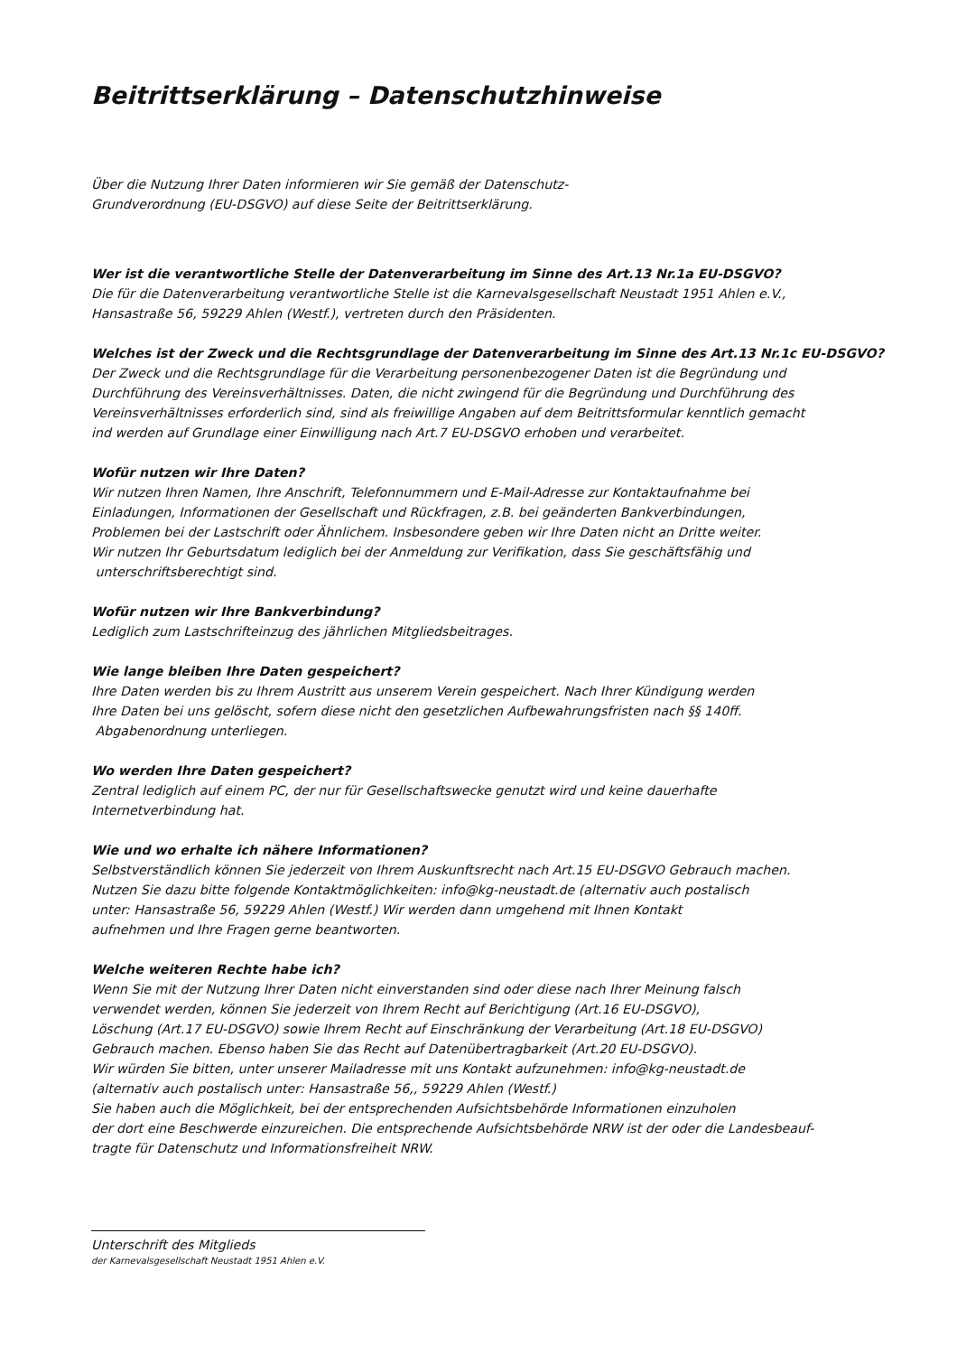Beitrittserklärung – Datenschutzhinweise
Über die Nutzung Ihrer Daten informieren wir Sie gemäß der Datenschutz-
Grundverordnung (EU-DSGVO) auf diese Seite der Beitrittserklärung.
Wer ist die verantwortliche Stelle der Datenverarbeitung im Sinne des Art.13 Nr.1a EU-DSGVO?
Die für die Datenverarbeitung verantwortliche Stelle ist die Karnevalsgesellschaft Neustadt 1951 Ahlen e.V.,
Hansastraße 56, 59229 Ahlen (Westf.), vertreten durch den Präsidenten.
Welches ist der Zweck und die Rechtsgrundlage der Datenverarbeitung im Sinne des Art.13 Nr.1c EU-DSGVO?
Der Zweck und die Rechtsgrundlage für die Verarbeitung personenbezogener Daten ist die Begründung und
Durchführung des Vereinsverhältnisses. Daten, die nicht zwingend für die Begründung und Durchführung des
Vereinsverhältnisses erforderlich sind, sind als freiwillige Angaben auf dem Beitrittsformular kenntlich gemacht
ind werden auf Grundlage einer Einwilligung nach Art.7 EU-DSGVO erhoben und verarbeitet.
Wofür nutzen wir Ihre Daten?
Wir nutzen Ihren Namen, Ihre Anschrift, Telefonnummern und E-Mail-Adresse zur Kontaktaufnahme bei
Einladungen, Informationen der Gesellschaft und Rückfragen, z.B. bei geänderten Bankverbindungen,
Problemen bei der Lastschrift oder Ähnlichem. Insbesondere geben wir Ihre Daten nicht an Dritte weiter.
Wir nutzen Ihr Geburtsdatum lediglich bei der Anmeldung zur Verifikation, dass Sie geschäftsfähig und
unterschriftsberechtigt sind.
Wofür nutzen wir Ihre Bankverbindung?
Lediglich zum Lastschrifteinzug des jährlichen Mitgliedsbeitrages.
Wie lange bleiben Ihre Daten gespeichert?
Ihre Daten werden bis zu Ihrem Austritt aus unserem Verein gespeichert. Nach Ihrer Kündigung werden
Ihre Daten bei uns gelöscht, sofern diese nicht den gesetzlichen Aufbewahrungsfristen nach §§ 140ff.
Abgabenordnung unterliegen.
Wo werden Ihre Daten gespeichert?
Zentral lediglich auf einem PC, der nur für Gesellschaftswecke genutzt wird und keine dauerhafte
Internetverbindung hat.
Wie und wo erhalte ich nähere Informationen?
Selbstverständlich können Sie jederzeit von Ihrem Auskunftsrecht nach Art.15 EU-DSGVO Gebrauch machen.
Nutzen Sie dazu bitte folgende Kontaktmöglichkeiten: info@kg-neustadt.de (alternativ auch postalisch
unter: Hansastraße 56, 59229 Ahlen (Westf.) Wir werden dann umgehend mit Ihnen Kontakt
aufnehmen und Ihre Fragen gerne beantworten.
Welche weiteren Rechte habe ich?
Wenn Sie mit der Nutzung Ihrer Daten nicht einverstanden sind oder diese nach Ihrer Meinung falsch
verwendet werden, können Sie jederzeit von Ihrem Recht auf Berichtigung (Art.16 EU-DSGVO),
Löschung (Art.17 EU-DSGVO) sowie Ihrem Recht auf Einschränkung der Verarbeitung (Art.18 EU-DSGVO)
Gebrauch machen. Ebenso haben Sie das Recht auf Datenübertragbarkeit (Art.20 EU-DSGVO).
Wir würden Sie bitten, unter unserer Mailadresse mit uns Kontakt aufzunehmen: info@kg-neustadt.de
(alternativ auch postalisch unter: Hansastraße 56,, 59229 Ahlen (Westf.)
Sie haben auch die Möglichkeit, bei der entsprechenden Aufsichtsbehörde Informationen einzuholen
der dort eine Beschwerde einzureichen. Die entsprechende Aufsichtsbehörde NRW ist der oder die Landesbeauf-
tragte für Datenschutz und Informationsfreiheit NRW.
Unterschrift des Mitglieds
der Karnevalsgesellschaft Neustadt 1951 Ahlen e.V.